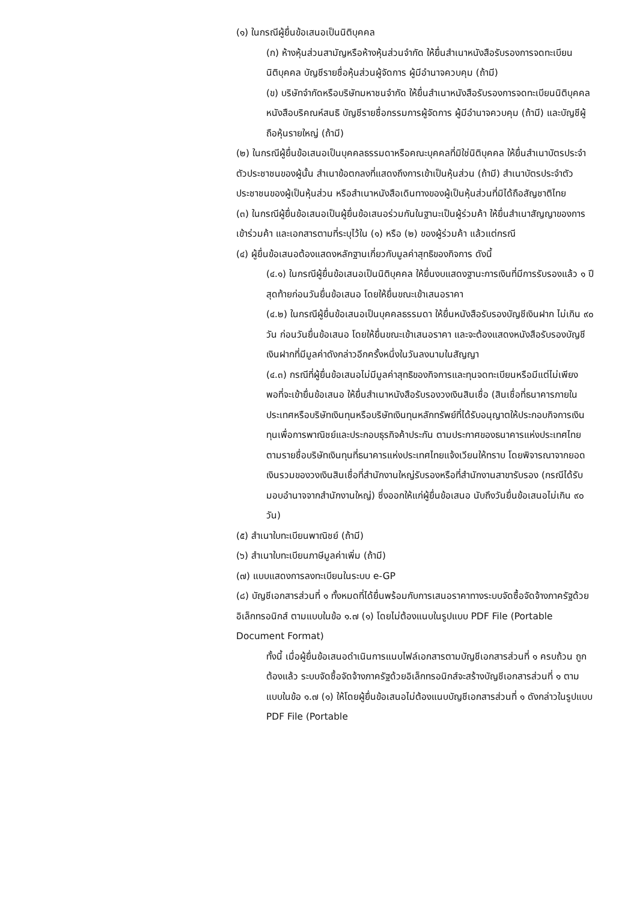(๑) ในกรณีผู้ยื่นข้อเสนอเป็นนิติบุคคล
(ก) ห้างหุ้นส่วนสามัญหรือห้างหุ้นส่วนจำกัด ให้ยื่นสำเนาหนังสือรับรองการจดทะเบียนนิติบุคคล บัญชีรายชื่อหุ้นส่วนผู้จัดการ ผู้มีอำนาจควบคุม (ถ้ามี)
(ข) บริษัทจำกัดหรือบริษัทมหาชนจำกัด ให้ยื่นสำเนาหนังสือรับรองการจดทะเบียนนิติบุคคล หนังสือบริคณห์สนธิ บัญชีรายชื่อกรรมการผู้จัดการ ผู้มีอำนาจควบคุม (ถ้ามี) และบัญชีผู้ถือหุ้นรายใหญ่ (ถ้ามี)
(๒) ในกรณีผู้ยื่นข้อเสนอเป็นบุคคลธรรมดาหรือคณะบุคคลที่มิใช่นิติบุคคล ให้ยื่นสำเนาบัตรประจำตัวประชาชนของผู้นั้น สำเนาข้อตกลงที่แสดงถึงการเข้าเป็นหุ้นส่วน (ถ้ามี) สำเนาบัตรประจำตัวประชาชนของผู้เป็นหุ้นส่วน หรือสำเนาหนังสือเดินทางของผู้เป็นหุ้นส่วนที่มิได้ถือสัญชาติไทย
(๓) ในกรณีผู้ยื่นข้อเสนอเป็นผู้ยื่นข้อเสนอร่วมกันในฐานะเป็นผู้ร่วมค้า ให้ยื่นสำเนาสัญญาของการเข้าร่วมค้า และเอกสารตามที่ระบุไว้ใน (๑) หรือ (๒) ของผู้ร่วมค้า แล้วแต่กรณี
(๔) ผู้ยื่นข้อเสนอต้องแสดงหลักฐานเกี่ยวกับมูลค่าสุทธิของกิจการ ดังนี้
(๔.๑) ในกรณีผู้ยื่นข้อเสนอเป็นนิติบุคคล ให้ยื่นงบแสดงฐานะการเงินที่มีการรับรองแล้ว ๑ ปีสุดท้ายก่อนวันยื่นข้อเสนอ โดยให้ยื่นขณะเข้าเสนอราคา
(๔.๒) ในกรณีผู้ยื่นข้อเสนอเป็นบุคคลธรรมดา ให้ยื่นหนังสือรับรองบัญชีเงินฝาก ไม่เกิน ๙๐ วัน ก่อนวันยื่นข้อเสนอ โดยให้ยื่นขณะเข้าเสนอราคา และจะต้องแสดงหนังสือรับรองบัญชีเงินฝากที่มีมูลค่าดังกล่าวอีกครั้งหนึ่งในวันลงนามในสัญญา
(๔.๓) กรณีที่ผู้ยื่นข้อเสนอไม่มีมูลค่าสุทธิของกิจการและทุนจดทะเบียนหรือมีแต่ไม่เพียงพอที่จะเข้ายื่นข้อเสนอ ให้ยื่นสำเนาหนังสือรับรองวงเงินสินเชื่อ (สินเชื่อที่ธนาคารภายในประเทศหรือบริษัทเงินทุนหรือบริษัทเงินทุนหลักทรัพย์ที่ได้รับอนุญาตให้ประกอบกิจการเงินทุนเพื่อการพาณิชย์และประกอบธุรกิจค้าประกัน ตามประกาศของธนาคารแห่งประเทศไทย ตามรายชื่อบริษัทเงินทุนที่ธนาคารแห่งประเทศไทยแจ้งเวียนให้ทราบ โดยพิจารณาจากยอดเงินรวมของวงเงินสินเชื่อที่สำนักงานใหญ่รับรองหรือที่สำนักงานสาขารับรอง (กรณีได้รับมอบอำนาจจากสำนักงานใหญ่) ซึ่งออกให้แก่ผู้ยื่นข้อเสนอ นับถึงวันยื่นข้อเสนอไม่เกิน ๙๐ วัน)
(๕) สำเนาใบทะเบียนพาณิชย์ (ถ้ามี)
(๖) สำเนาใบทะเบียนภาษีมูลค่าเพิ่ม (ถ้ามี)
(๗) แบบแสดงการลงทะเบียนในระบบ e-GP
(๘) บัญชีเอกสารส่วนที่ ๑ ทั้งหมดที่ได้ยื่นพร้อมกับการเสนอราคาทางระบบจัดซื้อจัดจ้างภาครัฐด้วยอิเล็กทรอนิกส์ ตามแบบในข้อ ๑.๗ (๑) โดยไม่ต้องแนบในรูปแบบ PDF File (Portable Document Format)
ทั้งนี้ เมื่อผู้ยื่นข้อเสนอดำเนินการแนบไฟล์เอกสารตามบัญชีเอกสารส่วนที่ ๑ ครบถ้วน ถูกต้องแล้ว ระบบจัดซื้อจัดจ้างภาครัฐด้วยอิเล็กทรอนิกส์จะสร้างบัญชีเอกสารส่วนที่ ๑ ตามแบบในข้อ ๑.๗ (๑) ให้โดยผู้ยื่นข้อเสนอไม่ต้องแนบบัญชีเอกสารส่วนที่ ๑ ดังกล่าวในรูปแบบ PDF File (Portable